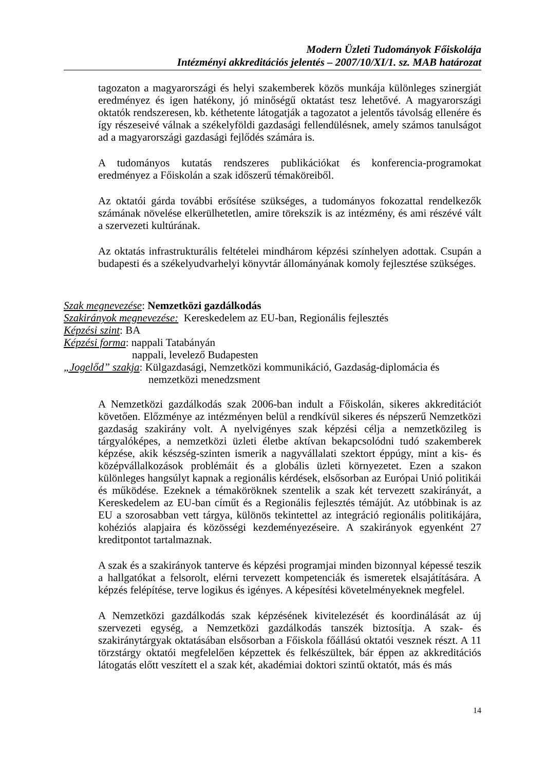Modern Üzleti Tudományok Főiskolája
Intézményi akkreditációs jelentés – 2007/10/XI/1. sz. MAB határozat
tagozaton a magyarországi és helyi szakemberek közös munkája különleges szinergiát eredményez és igen hatékony, jó minőségű oktatást tesz lehetővé. A magyarországi oktatók rendszeresen, kb. kéthetente látogatják a tagozatot a jelentős távolság ellenére és így részeseivé válnak a székelyföldi gazdasági fellendülésnek, amely számos tanulságot ad a magyarországi gazdasági fejlődés számára is.
A tudományos kutatás rendszeres publikációkat és konferencia-programokat eredményez a Főiskolán a szak időszerű témaköreiből.
Az oktatói gárda további erősítése szükséges, a tudományos fokozattal rendelkezők számának növelése elkerülhetetlen, amire törekszik is az intézmény, és ami részévé vált a szervezeti kultúrának.
Az oktatás infrastrukturális feltételei mindhárom képzési színhelyen adottak. Csupán a budapesti és a székelyudvarhelyi könyvtár állományának komoly fejlesztése szükséges.
Szak megnevezése: Nemzetközi gazdálkodás
Szakirányok megnevezése: Kereskedelem az EU-ban, Regionális fejlesztés
Képzési szint: BA
Képzési forma: nappali Tatabányán
nappali, levelező Budapesten
„Jogelőd” szakja: Külgazdasági, Nemzetközi kommunikáció, Gazdaság-diplomácia és
nemzetközi menedzsment
A Nemzetközi gazdálkodás szak 2006-ban indult a Főiskolán, sikeres akkreditációt követően. Előzménye az intézményen belül a rendkívül sikeres és népszerű Nemzetközi gazdaság szakirány volt. A nyelvigényes szak képzési célja a nemzetközileg is tárgyalóképes, a nemzetközi üzleti életbe aktívan bekapcsolódni tudó szakemberek képzése, akik készség-szinten ismerik a nagyvállalati szektort éppúgy, mint a kis- és középvállalkozások problémáit és a globális üzleti környezetet. Ezen a szakon különleges hangsúlyt kapnak a regionális kérdések, elsősorban az Európai Unió politikái és működése. Ezeknek a témaköröknek szentelik a szak két tervezett szakirányát, a Kereskedelem az EU-ban címűt és a Regionális fejlesztés témájút. Az utóbbinak is az EU a szorosabban vett tárgya, különös tekintettel az integráció regionális politikájára, kohéziós alapjaira és közösségi kezdeményezéseire. A szakirányok egyenként 27 kreditpontot tartalmaznak.
A szak és a szakirányok tanterve és képzési programjai minden bizonnyal képessé teszik a hallgatókat a felsorolt, elérni tervezett kompetenciák és ismeretek elsajátítására. A képzés felépítése, terve logikus és igényes. A képesítési követelményeknek megfelel.
A Nemzetközi gazdálkodás szak képzésének kivitelezését és koordinálását az új szervezeti egység, a Nemzetközi gazdálkodás tanszék biztosítja. A szak- és szakiránytárgyak oktatásában elsősorban a Főiskola főállású oktatói vesznek részt. A 11 törzstárgy oktatói megfelelően képzettek és felkészültek, bár éppen az akkreditációs látogatás előtt veszített el a szak két, akadémiai doktori szintű oktatót, más és más
14